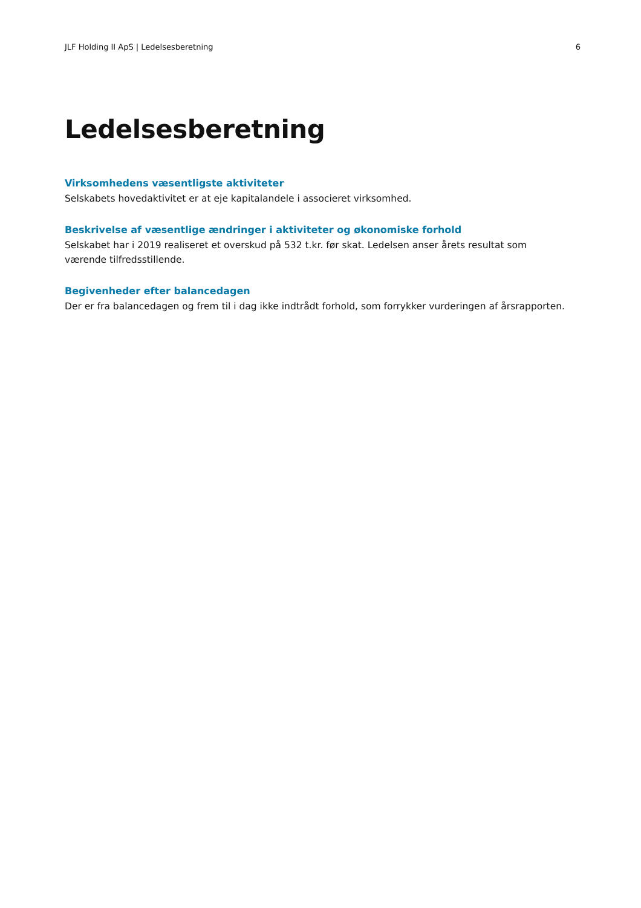JLF Holding II ApS | Ledelsesberetning 6
Ledelsesberetning
Virksomhedens væsentligste aktiviteter
Selskabets hovedaktivitet er at eje kapitalandele i associeret virksomhed.
Beskrivelse af væsentlige ændringer i aktiviteter og økonomiske forhold
Selskabet har i 2019 realiseret et overskud på 532 t.kr. før skat. Ledelsen anser årets resultat som
værende tilfredsstillende.
Begivenheder efter balancedagen
Der er fra balancedagen og frem til i dag ikke indtrådt forhold, som forrykker vurderingen af årsrapporten.